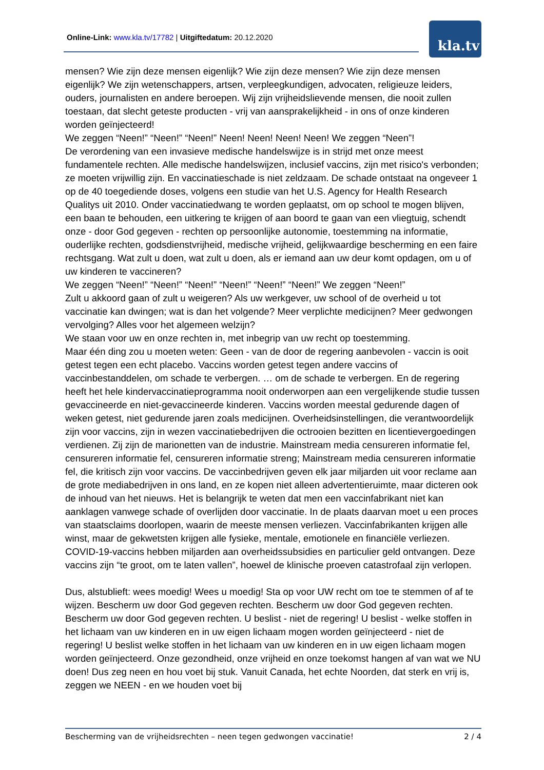Online-Link: www.kla.tv/17782 | Uitgiftedatum: 20.12.2020
kla.tv
mensen? Wie zijn deze mensen eigenlijk? Wie zijn deze mensen? Wie zijn deze mensen eigenlijk? We zijn wetenschappers, artsen, verpleegkundigen, advocaten, religieuze leiders, ouders, journalisten en andere beroepen. Wij zijn vrijheidslievende mensen, die nooit zullen toestaan, dat slecht geteste producten - vrij van aansprakelijkheid - in ons of onze kinderen worden geïnjecteerd!
We zeggen “Neen!” “Neen!” “Neen!” Neen! Neen! Neen! Neen! We zeggen “Neen”!
De verordening van een invasieve medische handelswijze is in strijd met onze meest fundamentele rechten. Alle medische handelswijzen, inclusief vaccins, zijn met risico's verbonden; ze moeten vrijwillig zijn. En vaccinatieschade is niet zeldzaam. De schade ontstaat na ongeveer 1 op de 40 toegediende doses, volgens een studie van het U.S. Agency for Health Research Qualitys uit 2010. Onder vaccinatiedwang te worden geplaatst, om op school te mogen blijven, een baan te behouden, een uitkering te krijgen of aan boord te gaan van een vliegtuig, schendt onze - door God gegeven - rechten op persoonlijke autonomie, toestemming na informatie, ouderlijke rechten, godsdienstvrijheid, medische vrijheid, gelijkwaardige bescherming en een faire rechtsgang. Wat zult u doen, wat zult u doen, als er iemand aan uw deur komt opdagen, om u of uw kinderen te vaccineren?
We zeggen “Neen!” “Neen!” “Neen!” “Neen!” “Neen!” “Neen!” We zeggen “Neen!”
Zult u akkoord gaan of zult u weigeren? Als uw werkgever, uw school of de overheid u tot vaccinatie kan dwingen; wat is dan het volgende? Meer verplichte medicijnen? Meer gedwongen vervolging? Alles voor het algemeen welzijn?
We staan voor uw en onze rechten in, met inbegrip van uw recht op toestemming.
Maar één ding zou u moeten weten: Geen - van de door de regering aanbevolen - vaccin is ooit getest tegen een echt placebo. Vaccins worden getest tegen andere vaccins of vaccinbestanddelen, om schade te verbergen. … om de schade te verbergen. En de regering heeft het hele kindervaccinatieprogramma nooit onderworpen aan een vergelijkende studie tussen gevaccineerde en niet-gevaccineerde kinderen. Vaccins worden meestal gedurende dagen of weken getest, niet gedurende jaren zoals medicijnen. Overheidsinstellingen, die verantwoordelijk zijn voor vaccins, zijn in wezen vaccinatiebedrijven die octrooien bezitten en licentievergoedingen verdienen. Zij zijn de marionetten van de industrie. Mainstream media censureren informatie fel, censureren informatie fel, censureren informatie streng; Mainstream media censureren informatie fel, die kritisch zijn voor vaccins. De vaccinbedrijven geven elk jaar miljarden uit voor reclame aan de grote mediabedrijven in ons land, en ze kopen niet alleen advertentieruimte, maar dicteren ook de inhoud van het nieuws. Het is belangrijk te weten dat men een vaccinfabrikant niet kan aanklagen vanwege schade of overlijden door vaccinatie. In de plaats daarvan moet u een proces van staatsclaims doorlopen, waarin de meeste mensen verliezen. Vaccinfabrikanten krijgen alle winst, maar de gekwetsten krijgen alle fysieke, mentale, emotionele en financiële verliezen. COVID-19-vaccins hebben miljarden aan overheidssubsidies en particulier geld ontvangen. Deze vaccins zijn “te groot, om te laten vallen”, hoewel de klinische proeven catastrofaal zijn verlopen.
Dus, alstublieft: wees moedig! Wees u moedig! Sta op voor UW recht om toe te stemmen of af te wijzen. Bescherm uw door God gegeven rechten. Bescherm uw door God gegeven rechten. Bescherm uw door God gegeven rechten. U beslist - niet de regering! U beslist - welke stoffen in het lichaam van uw kinderen en in uw eigen lichaam mogen worden geïnjecteerd - niet de regering! U beslist welke stoffen in het lichaam van uw kinderen en in uw eigen lichaam mogen worden geïnjecteerd. Onze gezondheid, onze vrijheid en onze toekomst hangen af van wat we NU doen! Dus zeg neen en hou voet bij stuk. Vanuit Canada, het echte Noorden, dat sterk en vrij is, zeggen we NEEN - en we houden voet bij
Bescherming van de vrijheidsrechten – neen tegen gedwongen vaccinatie! 2 / 4